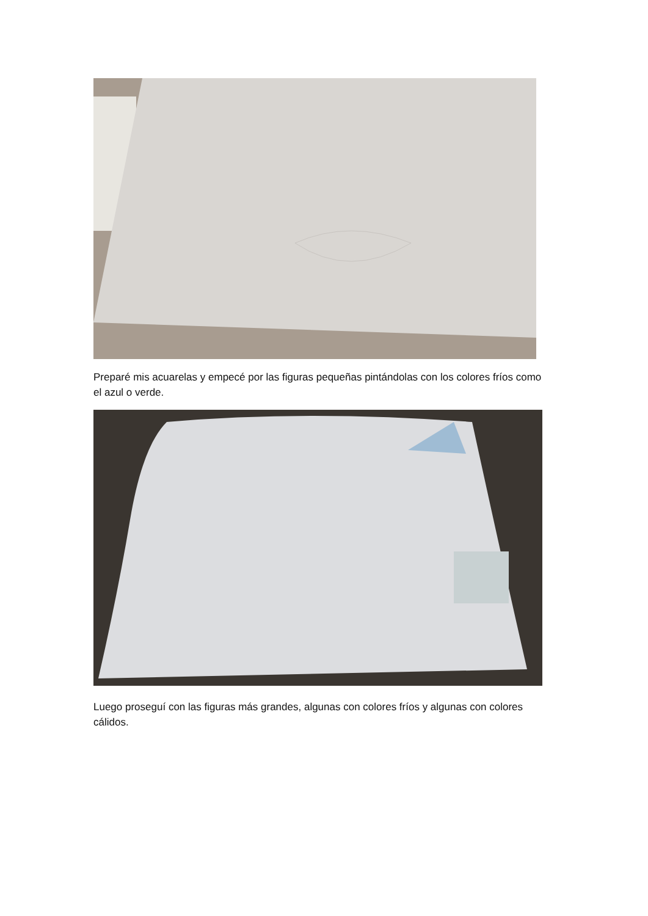Preparé mis acuarelas y empecé por las figuras pequeñas pintándolas con los colores fríos como el azul o verde.
Luego proseguí con las figuras más grandes, algunas con colores fríos y algunas con colores cálidos.